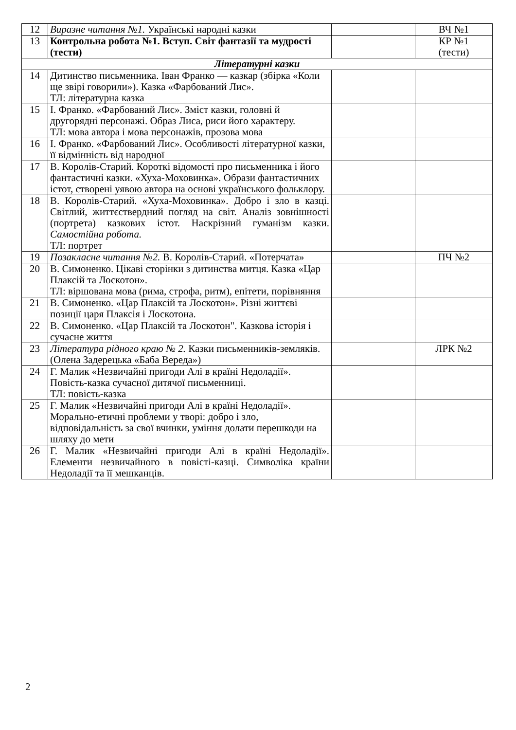| 12 | Виразне читання №1. Українські народні казки | | ВЧ №1 |
| 13 | Контрольна робота №1. Вступ. Світ фантазії та мудрості (тести) | | КР №1 (тести) |
| Літературні казки | | | |
| 14 | Дитинство письменника. Іван Франко — казкар (збірка «Коли ще звірі говорили»). Казка «Фарбований Лис». ТЛ: літературна казка | | |
| 15 | І. Франко. «Фарбований Лис». Зміст казки, головні й другорядні персонажі. Образ Лиса, риси його характеру. ТЛ: мова автора і мова персонажів, прозова мова | | |
| 16 | І. Франко. «Фарбований Лис». Особливості літературної казки, її відмінність від народної | | |
| 17 | В. Королів-Старий. Короткі відомості про письменника і його фантастичні казки. «Хуха-Моховинка». Образи фантастичних істот, створені уявою автора на основі українського фольклору. | | |
| 18 | В. Королів-Старий. «Хуха-Моховинка». Добро і зло в казці. Світлий, життєствердний погляд на світ. Аналіз зовнішності (портрета) казкових істот. Наскрізний гуманізм казки. Самостійна робота. ТЛ: портрет | | |
| 19 | Позакласне читання №2. В. Королів-Старий. «Потерчата» | | ПЧ №2 |
| 20 | В. Симоненко. Цікаві сторінки з дитинства митця. Казка «Цар Плаксій та Лоскотон». ТЛ: віршована мова (рима, строфа, ритм), епітети, порівняння | | |
| 21 | В. Симоненко. «Цар Плаксій та Лоскотон». Різні життєві позиції царя Плаксія і Лоскотона. | | |
| 22 | В. Симоненко. «Цар Плаксій та Лоскотон". Казкова історія і сучасне життя | | |
| 23 | Література рідного краю № 2. Казки письменників-земляків. (Олена Задерецька «Баба Вереда») | | ЛРК №2 |
| 24 | Г. Малик «Незвичайні пригоди Алі в країні Недоладії». Повість-казка сучасної дитячої письменниці. ТЛ: повість-казка | | |
| 25 | Г. Малик «Незвичайні пригоди Алі в країні Недоладії». Морально-етичні проблеми у творі: добро і зло, відповідальність за свої вчинки, уміння долати перешкоди на шляху до мети | | |
| 26 | Г. Малик «Незвичайні пригоди Алі в країні Недоладії». Елементи незвичайного в повісті-казці. Символіка країни Недоладії та її мешканців. | | |
2